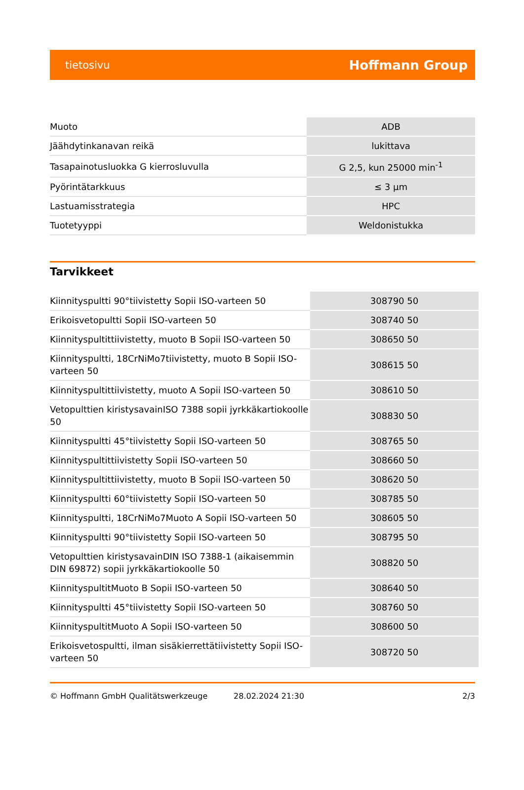tietosivu Hoffmann Group
| Muoto | ADB |
| Jäähdytinkanavan reikä | lukittava |
| Tasapainotusluokka G kierrosluvulla | G 2,5, kun 25000 min<sup>-1</sup> |
| Pyörintätarkkuus | ≤ 3 µm |
| Lastuamisstrategia | HPC |
| Tuotetyyppi | Weldonistukka |
Tarvikkeet
| Kiinnityspultti 90°tiivistetty Sopii ISO-varteen 50 | 308790 50 |
| Erikoisvetopultti Sopii ISO-varteen 50 | 308740 50 |
| Kiinnityspultittiivistetty, muoto B Sopii ISO-varteen 50 | 308650 50 |
| Kiinnityspultti, 18CrNiMo7tiivistetty, muoto B Sopii ISO-varteen 50 | 308615 50 |
| Kiinnityspultittiivistetty, muoto A Sopii ISO-varteen 50 | 308610 50 |
| Vetopulttien kiristysavainISO 7388 sopii jyrkkäkartiokoolle 50 | 308830 50 |
| Kiinnityspultti 45°tiivistetty Sopii ISO-varteen 50 | 308765 50 |
| Kiinnityspultittiivistetty Sopii ISO-varteen 50 | 308660 50 |
| Kiinnityspultittiivistetty, muoto B Sopii ISO-varteen 50 | 308620 50 |
| Kiinnityspultti 60°tiivistetty Sopii ISO-varteen 50 | 308785 50 |
| Kiinnityspultti, 18CrNiMo7Muoto A Sopii ISO-varteen 50 | 308605 50 |
| Kiinnityspultti 90°tiivistetty Sopii ISO-varteen 50 | 308795 50 |
| Vetopulttien kiristysavainDIN ISO 7388-1 (aikaisemmin DIN 69872) sopii jyrkkäkartiokoolle 50 | 308820 50 |
| KiinnityspultitMuoto B Sopii ISO-varteen 50 | 308640 50 |
| Kiinnityspultti 45°tiivistetty Sopii ISO-varteen 50 | 308760 50 |
| KiinnityspultitMuoto A Sopii ISO-varteen 50 | 308600 50 |
| Erikoisvetospultti, ilman sisäkierrettätiivistetty Sopii ISO-varteen 50 | 308720 50 |
© Hoffmann GmbH Qualitätswerkzeuge 28.02.2024 21:30 2/3